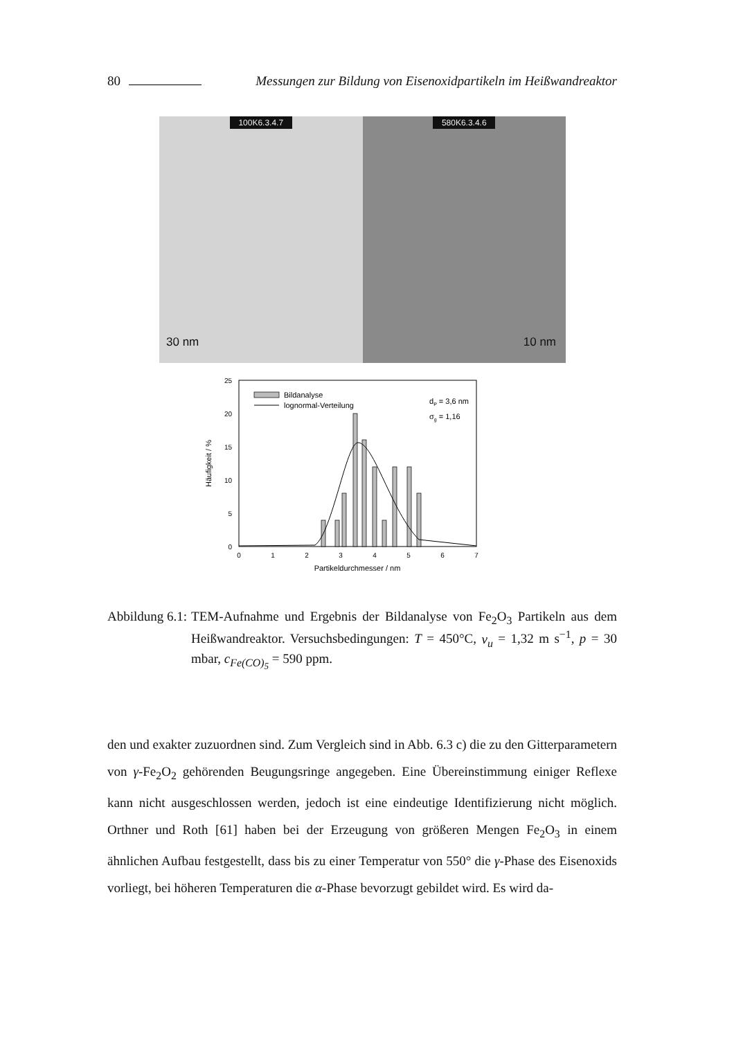80 Messungen zur Bildung von Eisenoxidpartikeln im Heißwandreaktor
100K6.3.4.7
30 nm
580K6.3.4.6
10 nm
25
20
15
10
5
0
0
1
2
3
4
5
6
7
Partikeldurchmesser / nm
Häufigkeit / %
Bildanalyse
lognormal-Verteilung
dP = 3,6 nm
σg = 1,16
Abbildung 6.1: TEM-Aufnahme und Ergebnis der Bildanalyse von Fe<sub>2</sub>O<sub>3</sub> Partikeln aus dem Heißwandreaktor. Versuchsbedingungen: T = 450°C, v<sub>u</sub> = 1,32 m s<sup>−1</sup>, p = 30 mbar, c<sub>Fe(CO)<sub>5</sub></sub> = 590 ppm.
den und exakter zuzuordnen sind. Zum Vergleich sind in Abb. 6.3 c) die zu den Gitterparametern von γ-Fe<sub>2</sub>O<sub>2</sub> gehörenden Beugungsringe angegeben. Eine Übereinstimmung einiger Reflexe kann nicht ausgeschlossen werden, jedoch ist eine eindeutige Identifizierung nicht möglich. Orthner und Roth [61] haben bei der Erzeugung von größeren Mengen Fe<sub>2</sub>O<sub>3</sub> in einem ähnlichen Aufbau festgestellt, dass bis zu einer Temperatur von 550° die γ-Phase des Eisenoxids vorliegt, bei höheren Temperaturen die α-Phase bevorzugt gebildet wird. Es wird da-